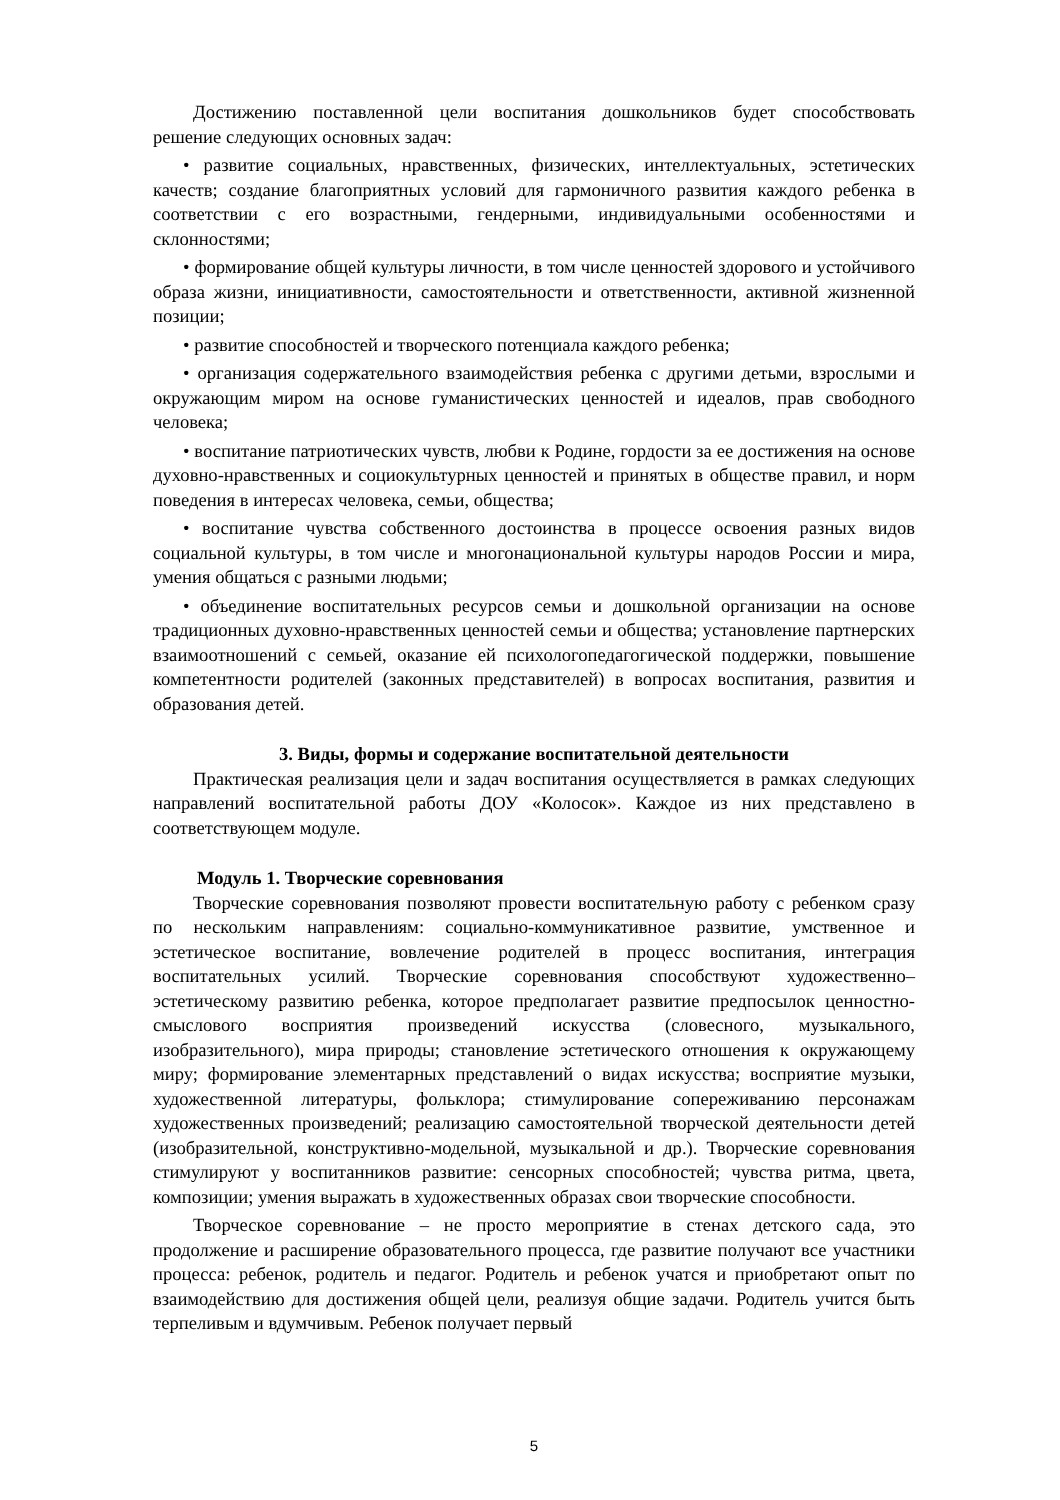Достижению поставленной цели воспитания дошкольников будет способствовать решение следующих основных задач:
• развитие социальных, нравственных, физических, интеллектуальных, эстетических качеств; создание благоприятных условий для гармоничного развития каждого ребенка в соответствии с его возрастными, гендерными, индивидуальными особенностями и склонностями;
• формирование общей культуры личности, в том числе ценностей здорового и устойчивого образа жизни, инициативности, самостоятельности и ответственности, активной жизненной позиции;
• развитие способностей и творческого потенциала каждого ребенка;
• организация содержательного взаимодействия ребенка с другими детьми, взрослыми и окружающим миром на основе гуманистических ценностей и идеалов, прав свободного человека;
• воспитание патриотических чувств, любви к Родине, гордости за ее достижения на основе духовно-нравственных и социокультурных ценностей и принятых в обществе правил, и норм поведения в интересах человека, семьи, общества;
• воспитание чувства собственного достоинства в процессе освоения разных видов социальной культуры, в том числе и многонациональной культуры народов России и мира, умения общаться с разными людьми;
• объединение воспитательных ресурсов семьи и дошкольной организации на основе традиционных духовно-нравственных ценностей семьи и общества; установление партнерских взаимоотношений с семьей, оказание ей психологопедагогической поддержки, повышение компетентности родителей (законных представителей) в вопросах воспитания, развития и образования детей.
3. Виды, формы и содержание воспитательной деятельности
Практическая реализация цели и задач воспитания осуществляется в рамках следующих направлений воспитательной работы ДОУ «Колосок». Каждое из них представлено в соответствующем модуле.
Модуль 1. Творческие соревнования
Творческие соревнования позволяют провести воспитательную работу с ребенком сразу по нескольким направлениям: социально-коммуникативное развитие, умственное и эстетическое воспитание, вовлечение родителей в процесс воспитания, интеграция воспитательных усилий. Творческие соревнования способствуют художественно–эстетическому развитию ребенка, которое предполагает развитие предпосылок ценностно-смыслового восприятия произведений искусства (словесного, музыкального, изобразительного), мира природы; становление эстетического отношения к окружающему миру; формирование элементарных представлений о видах искусства; восприятие музыки, художественной литературы, фольклора; стимулирование сопереживанию персонажам художественных произведений; реализацию самостоятельной творческой деятельности детей (изобразительной, конструктивно-модельной, музыкальной и др.). Творческие соревнования стимулируют у воспитанников развитие: сенсорных способностей; чувства ритма, цвета, композиции; умения выражать в художественных образах свои творческие способности.
Творческое соревнование – не просто мероприятие в стенах детского сада, это продолжение и расширение образовательного процесса, где развитие получают все участники процесса: ребенок, родитель и педагог. Родитель и ребенок учатся и приобретают опыт по взаимодействию для достижения общей цели, реализуя общие задачи. Родитель учится быть терпеливым и вдумчивым. Ребенок получает первый
5